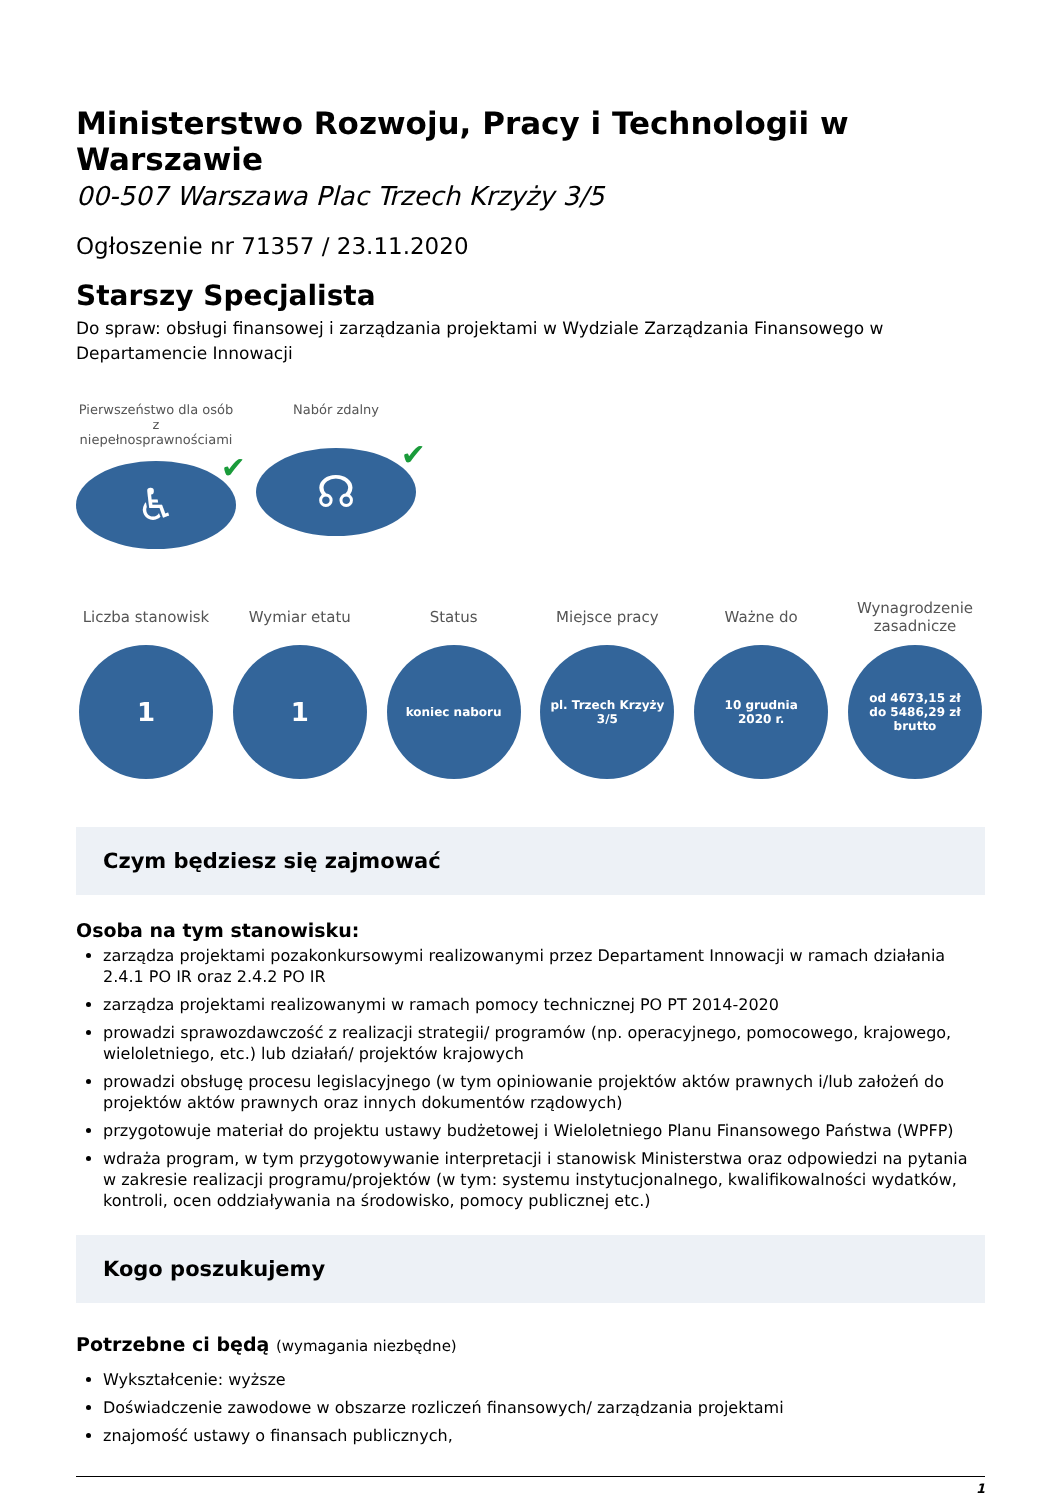Ministerstwo Rozwoju, Pracy i Technologii w Warszawie
00-507 Warszawa Plac Trzech Krzyży 3/5
Ogłoszenie nr 71357 / 23.11.2020
Starszy Specjalista
Do spraw: obsługi finansowej i zarządzania projektami w Wydziale Zarządzania Finansowego w Departamencie Innowacji
Pierwszeństwo dla osób z niepełnosprawnościami
♿ ✔
Nabór zdalny
☊ ✔
Liczba stanowisk
1
Wymiar etatu
1
Status
koniec naboru
Miejsce pracy
pl. Trzech Krzyży 3/5
Ważne do
10 grudnia
2020 r.
Wynagrodzenie zasadnicze
od 4673,15 zł
do 5486,29 zł brutto
Czym będziesz się zajmować
Osoba na tym stanowisku:
zarządza projektami pozakonkursowymi realizowanymi przez Departament Innowacji w ramach działania 2.4.1 PO IR oraz 2.4.2 PO IR
zarządza projektami realizowanymi w ramach pomocy technicznej PO PT 2014-2020
prowadzi sprawozdawczość z realizacji strategii/ programów (np. operacyjnego, pomocowego, krajowego, wieloletniego, etc.) lub działań/ projektów krajowych
prowadzi obsługę procesu legislacyjnego (w tym opiniowanie projektów aktów prawnych i/lub założeń do projektów aktów prawnych oraz innych dokumentów rządowych)
przygotowuje materiał do projektu ustawy budżetowej i Wieloletniego Planu Finansowego Państwa (WPFP)
wdraża program, w tym przygotowywanie interpretacji i stanowisk Ministerstwa oraz odpowiedzi na pytania w zakresie realizacji programu/projektów (w tym: systemu instytucjonalnego, kwalifikowalności wydatków, kontroli, ocen oddziaływania na środowisko, pomocy publicznej etc.)
Kogo poszukujemy
Potrzebne ci będą (wymagania niezbędne)
Wykształcenie: wyższe
Doświadczenie zawodowe w obszarze rozliczeń finansowych/ zarządzania projektami
znajomość ustawy o finansach publicznych,
1